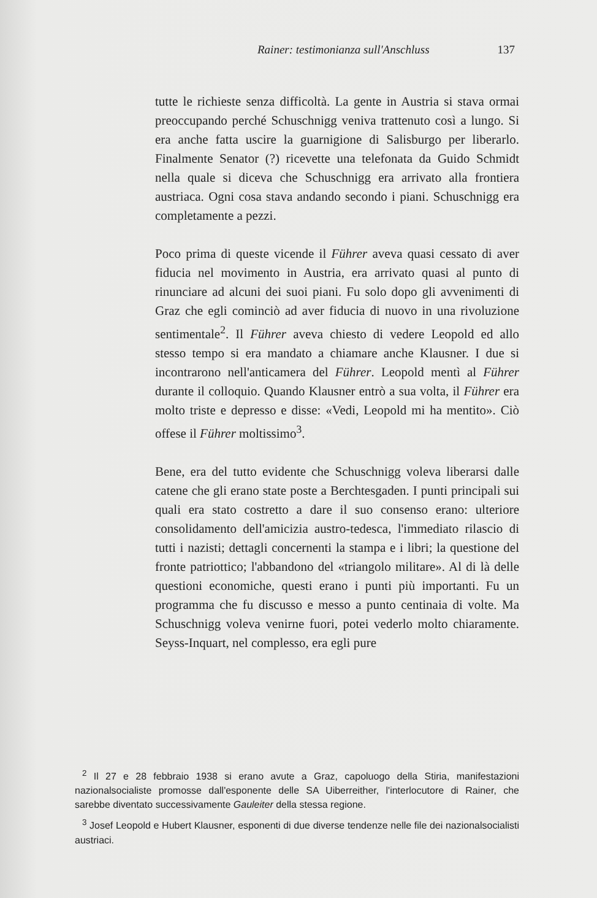Rainer: testimonianza sull'Anschluss 137
tutte le richieste senza difficoltà. La gente in Austria si stava ormai preoccupando perché Schuschnigg veniva trattenuto così a lungo. Si era anche fatta uscire la guarnigione di Salisburgo per liberarlo. Finalmente Senator (?) ricevette una telefonata da Guido Schmidt nella quale si diceva che Schuschnigg era arrivato alla frontiera austriaca. Ogni cosa stava andando secondo i piani. Schuschnigg era completamente a pezzi.
Poco prima di queste vicende il Führer aveva quasi cessato di aver fiducia nel movimento in Austria, era arrivato quasi al punto di rinunciare ad alcuni dei suoi piani. Fu solo dopo gli avvenimenti di Graz che egli cominciò ad aver fiducia di nuovo in una rivoluzione sentimentale<sup>2</sup>. Il Führer aveva chiesto di vedere Leopold ed allo stesso tempo si era mandato a chiamare anche Klausner. I due si incontrarono nell'anticamera del Führer. Leopold mentì al Führer durante il colloquio. Quando Klausner entrò a sua volta, il Führer era molto triste e depresso e disse: «Vedi, Leopold mi ha mentito». Ciò offese il Führer moltissimo<sup>3</sup>.
Bene, era del tutto evidente che Schuschnigg voleva liberarsi dalle catene che gli erano state poste a Berchtesgaden. I punti principali sui quali era stato costretto a dare il suo consenso erano: ulteriore consolidamento dell'amicizia austro-tedesca, l'immediato rilascio di tutti i nazisti; dettagli concernenti la stampa e i libri; la questione del fronte patriottico; l'abbandono del «triangolo militare». Al di là delle questioni economiche, questi erano i punti più importanti. Fu un programma che fu discusso e messo a punto centinaia di volte. Ma Schuschnigg voleva venirne fuori, potei vederlo molto chiaramente. Seyss-Inquart, nel complesso, era egli pure
<sup>2</sup> Il 27 e 28 febbraio 1938 si erano avute a Graz, capoluogo della Stiria, manifestazioni nazionalsocialiste promosse dall'esponente delle SA Uiberreither, l'interlocutore di Rainer, che sarebbe diventato successivamente Gauleiter della stessa regione.
<sup>3</sup> Josef Leopold e Hubert Klausner, esponenti di due diverse tendenze nelle file dei nazionalsocialisti austriaci.